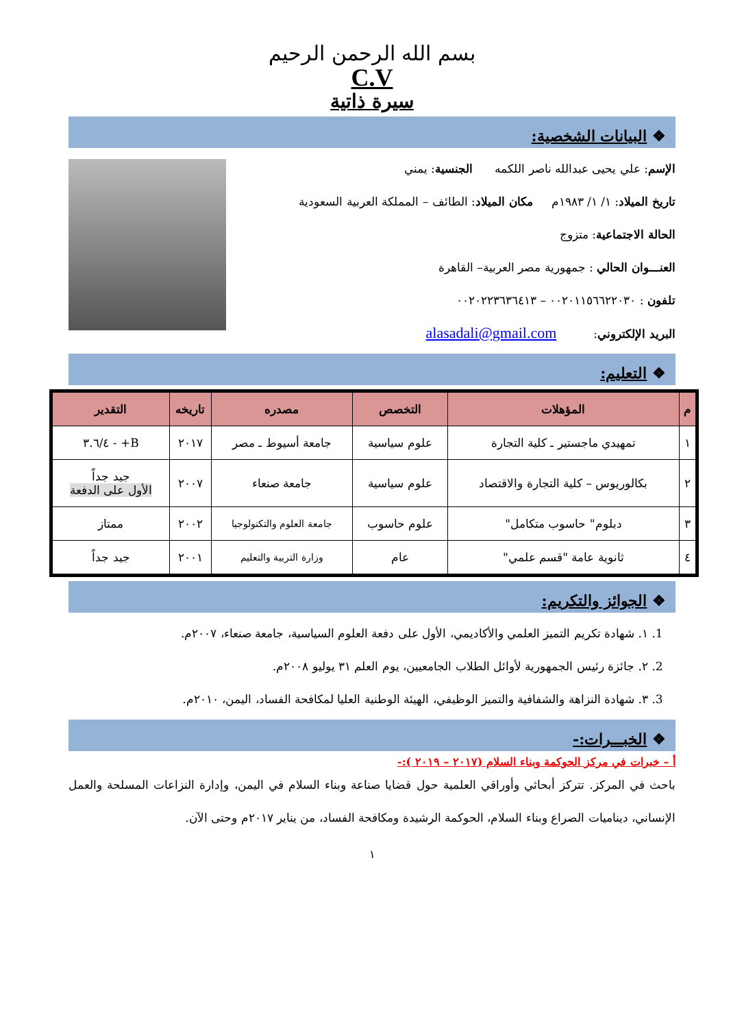بسم الله الرحمن الرحيم
C.V
سيرة ذاتية
❖ البيانات الشخصية:
الإسم: علي يحيى عبدالله ناصر اللكمه الجنسية: يمني
تاريخ الميلاد: ١/ ١/ ١٩٨٣م مكان الميلاد: الطائف – المملكة العربية السعودية
الحالة الاجتماعية: متزوج
العنـــوان الحالي : جمهورية مصر العربية– القاهرة
تلفون : ٠٠٢٠١١٥٦٦٢٢٠٣٠ – ٠٠٢٠٢٢٣٦٣٦٤١٣
البريد الإلكتروني: alasadali@gmail.com
❖ التعليم:
| م | المؤهلات | التخصص | مصدره | تاريخه | التقدير |
| --- | --- | --- | --- | --- | --- |
| ١ | تمهيدي ماجستير ـ كلية التجارة | علوم سياسية | جامعة أسيوط ـ مصر | ٢٠١٧ | B+ - ٣.٦/٤ |
| ٢ | بكالوريوس – كلية التجارة والاقتصاد | علوم سياسية | جامعة صنعاء | ٢٠٠٧ | جيد جداً الأول على الدفعة |
| ٣ | دبلوم" حاسوب متكامل" | علوم حاسوب | جامعة العلوم والتكنولوجيا | ٢٠٠٢ | ممتاز |
| ٤ | ثانوية عامة "قسم علمي" | عام | وزارة التربية والتعليم | ٢٠٠١ | جيد جداً |
❖ الجوائز والتكريم:
1. ١. شهادة تكريم التميز العلمي والأكاديمي، الأول على دفعة العلوم السياسية، جامعة صنعاء، ٢٠٠٧م.
2. ٢. جائزة رئيس الجمهورية لأوائل الطلاب الجامعيين، يوم العلم ٣١ يوليو ٢٠٠٨م.
3. ٣. شهادة النزاهة والشفافية والتميز الوظيفي، الهيئة الوطنية العليا لمكافحة الفساد، اليمن، ٢٠١٠م.
❖ الخبـــرات:-
أ – خبرات في مركز الحوكمة وبناء السلام (٢٠١٧ – ٢٠١٩ ):-
باحث في المركز. تتركز أبحاثي وأوراقي العلمية حول قضايا صناعة وبناء السلام في اليمن، وإدارة النزاعات المسلحة والعمل الإنساني، ديناميات الصراع وبناء السلام، الحوكمة الرشيدة ومكافحة الفساد، من يناير ٢٠١٧م وحتى الآن.
١